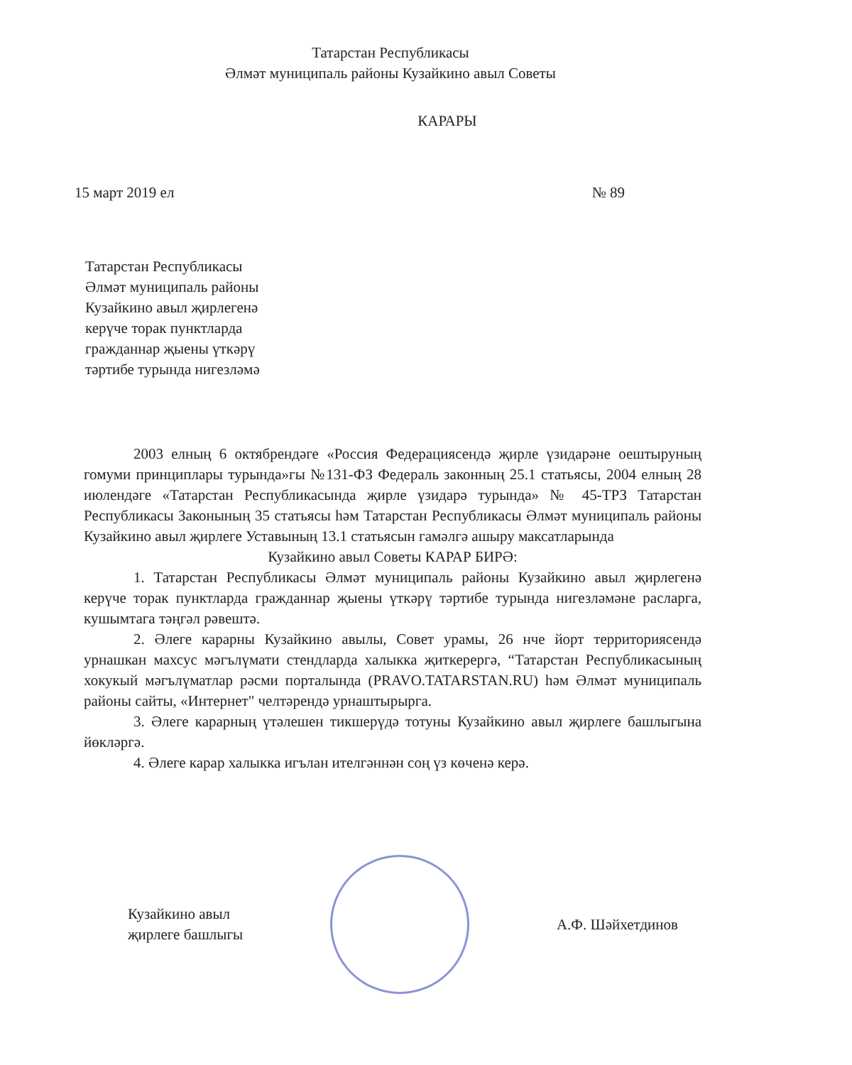Татарстан Республикасы
Әлмәт муниципаль районы Кузайкино авыл Советы
КАРАРЫ
15 март 2019 ел № 89
Татарстан Республикасы
Әлмәт муниципаль районы
Кузайкино авыл җирлегенә
керүче торак пунктларда
гражданнар җыены үткәрү
тәртибе турында нигезләмә
2003 елның 6 октябрендәге «Россия Федерациясендә җирле үзидарәне оештыруның гомуми принциплары турында»гы №131-ФЗ Федераль законның 25.1 статьясы, 2004 елның 28 июлендәге «Татарстан Республикасында җирле үзидарә турында» № 45-ТРЗ Татарстан Республикасы Законының 35 статьясы һәм Татарстан Республикасы Әлмәт муниципаль районы Кузайкино авыл җирлеге Уставының 13.1 статьясын гамәлгә ашыру максатларында
Кузайкино авыл Советы КАРАР БИРӘ:
1. Татарстан Республикасы Әлмәт муниципаль районы Кузайкино авыл җирлегенә керүче торак пунктларда гражданнар җыены үткәрү тәртибе турында нигезләмәне расларга, кушымтага тәңгәл рәвештә.
2. Әлеге карарны Кузайкино авылы, Совет урамы, 26 нче йорт территориясендә урнашкан махсус мәгълүмати стендларда халыкка җиткерергә, “Татарстан Республикасының хокукый мәгълүматлар рәсми порталында (PRAVO.TATARSTAN.RU) һәм Әлмәт муниципаль районы сайты, «Интернет" челтәрендә урнаштырырга.
3. Әлеге карарның үтәлешен тикшерүдә тотуны Кузайкино авыл җирлеге башлыгына йөкләргә.
4. Әлеге карар халыкка игълан ителгәннән соң үз көченә керә.
Кузайкино авыл
җирлеге башлыгы
А.Ф. Шәйхетдинов